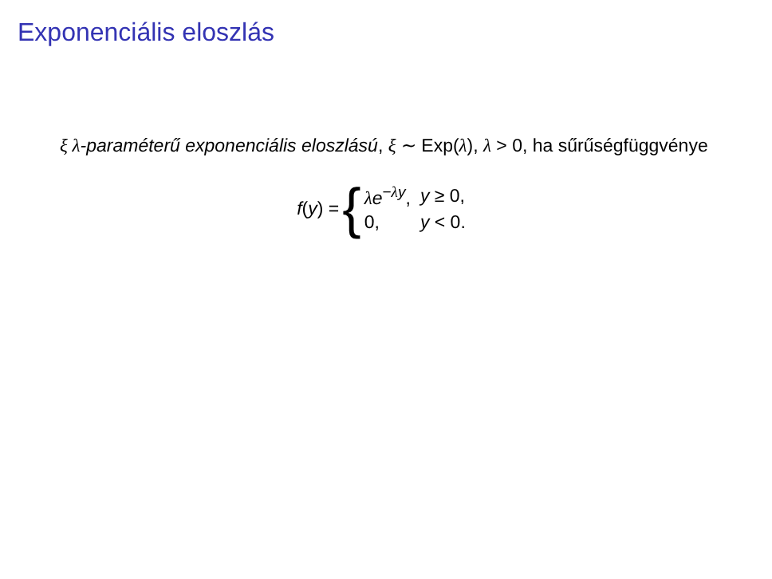Exponenciális eloszlás
ξ λ-paraméterű exponenciális eloszlású, ξ ∼ Exp(λ), λ > 0, ha sűrűségfüggvénye
f(y) = {
| λ e<sup>−λy</sup>, | y ≥ 0, |
| 0, | y < 0. |